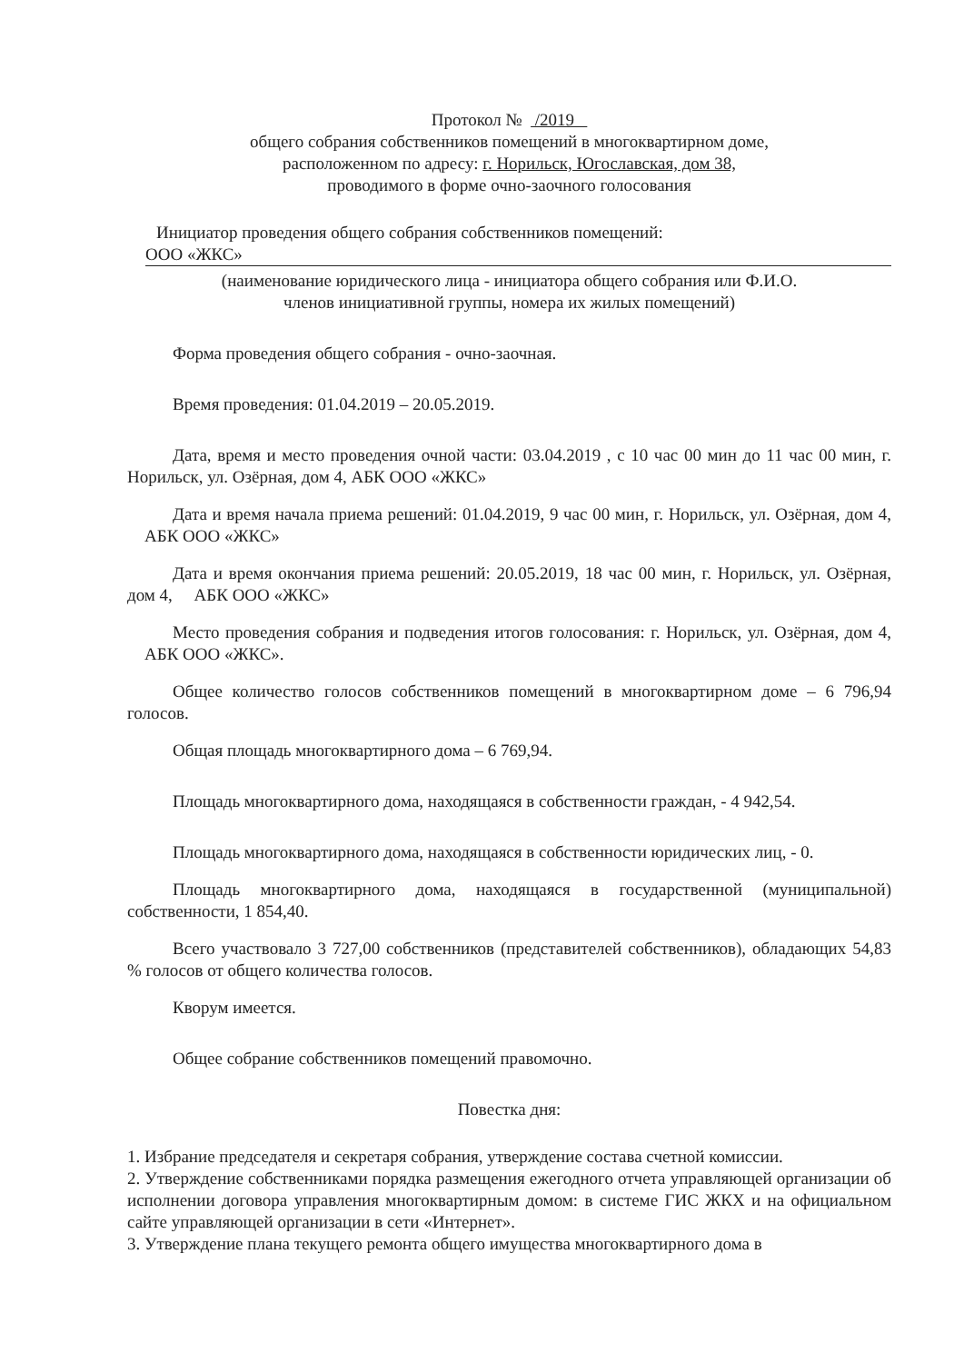Протокол № /2019
общего собрания собственников помещений в многоквартирном доме,
расположенном по адресу: г. Норильск, Югославская, дом 38,
проводимого в форме очно-заочного голосования
Инициатор проведения общего собрания собственников помещений:
ООО «ЖКС»
(наименование юридического лица - инициатора общего собрания или Ф.И.О.
членов инициативной группы, номера их жилых помещений)
Форма проведения общего собрания - очно-заочная.
Время проведения: 01.04.2019 – 20.05.2019.
Дата, время и место проведения очной части: 03.04.2019 , с 10 час 00 мин до 11 час 00 мин, г. Норильск, ул. Озёрная, дом 4, АБК ООО «ЖКС»
Дата и время начала приема решений: 01.04.2019, 9 час 00 мин, г. Норильск, ул. Озёрная, дом 4, АБК ООО «ЖКС»
Дата и время окончания приема решений: 20.05.2019, 18 час 00 мин, г. Норильск, ул. Озёрная, дом 4, АБК ООО «ЖКС»
Место проведения собрания и подведения итогов голосования: г. Норильск, ул. Озёрная, дом 4, АБК ООО «ЖКС».
Общее количество голосов собственников помещений в многоквартирном доме – 6 796,94 голосов.
Общая площадь многоквартирного дома – 6 769,94.
Площадь многоквартирного дома, находящаяся в собственности граждан, - 4 942,54.
Площадь многоквартирного дома, находящаяся в собственности юридических лиц, - 0.
Площадь многоквартирного дома, находящаяся в государственной (муниципальной) собственности, 1 854,40.
Всего участвовало 3 727,00 собственников (представителей собственников), обладающих 54,83 % голосов от общего количества голосов.
Кворум имеется.
Общее собрание собственников помещений правомочно.
Повестка дня:
1. Избрание председателя и секретаря собрания, утверждение состава счетной комиссии.
2. Утверждение собственниками порядка размещения ежегодного отчета управляющей организации об исполнении договора управления многоквартирным домом: в системе ГИС ЖКХ и на официальном сайте управляющей организации в сети «Интернет».
3. Утверждение плана текущего ремонта общего имущества многоквартирного дома в